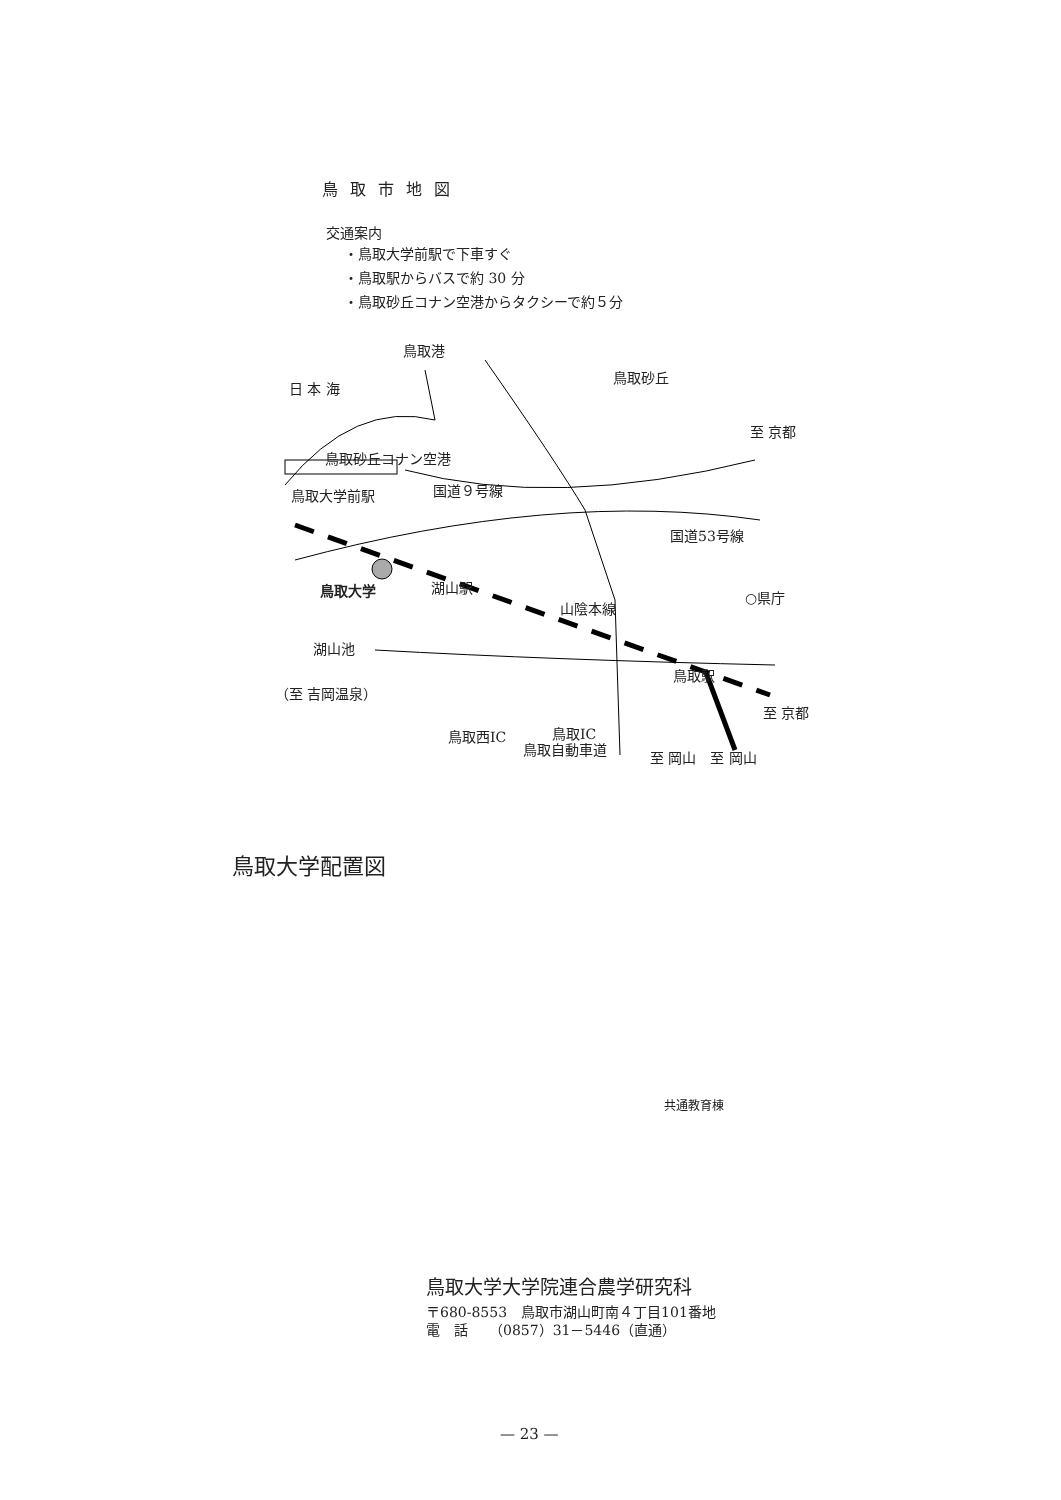鳥取市地図
交通案内
・鳥取大学前駅で下車すぐ
・鳥取駅からバスで約 30 分
・鳥取砂丘コナン空港からタクシーで約５分
鳥取港
鳥取砂丘
日 本 海
至 京都
鳥取砂丘コナン空港
鳥取大学前駅 国道９号線
国道53号線
鳥取大学 湖山駅
山陰本線
○県庁
湖山池
（至 吉岡温泉）
鳥取駅
至 京都
鳥取西IC 鳥取IC
鳥取自動車道 至 岡山　至 岡山
鳥取大学配置図
共通教育棟
鳥取大学大学院連合農学研究科
〒680-8553　鳥取市湖山町南４丁目101番地
電　話　　（0857）31－5446（直通）
— 23 —